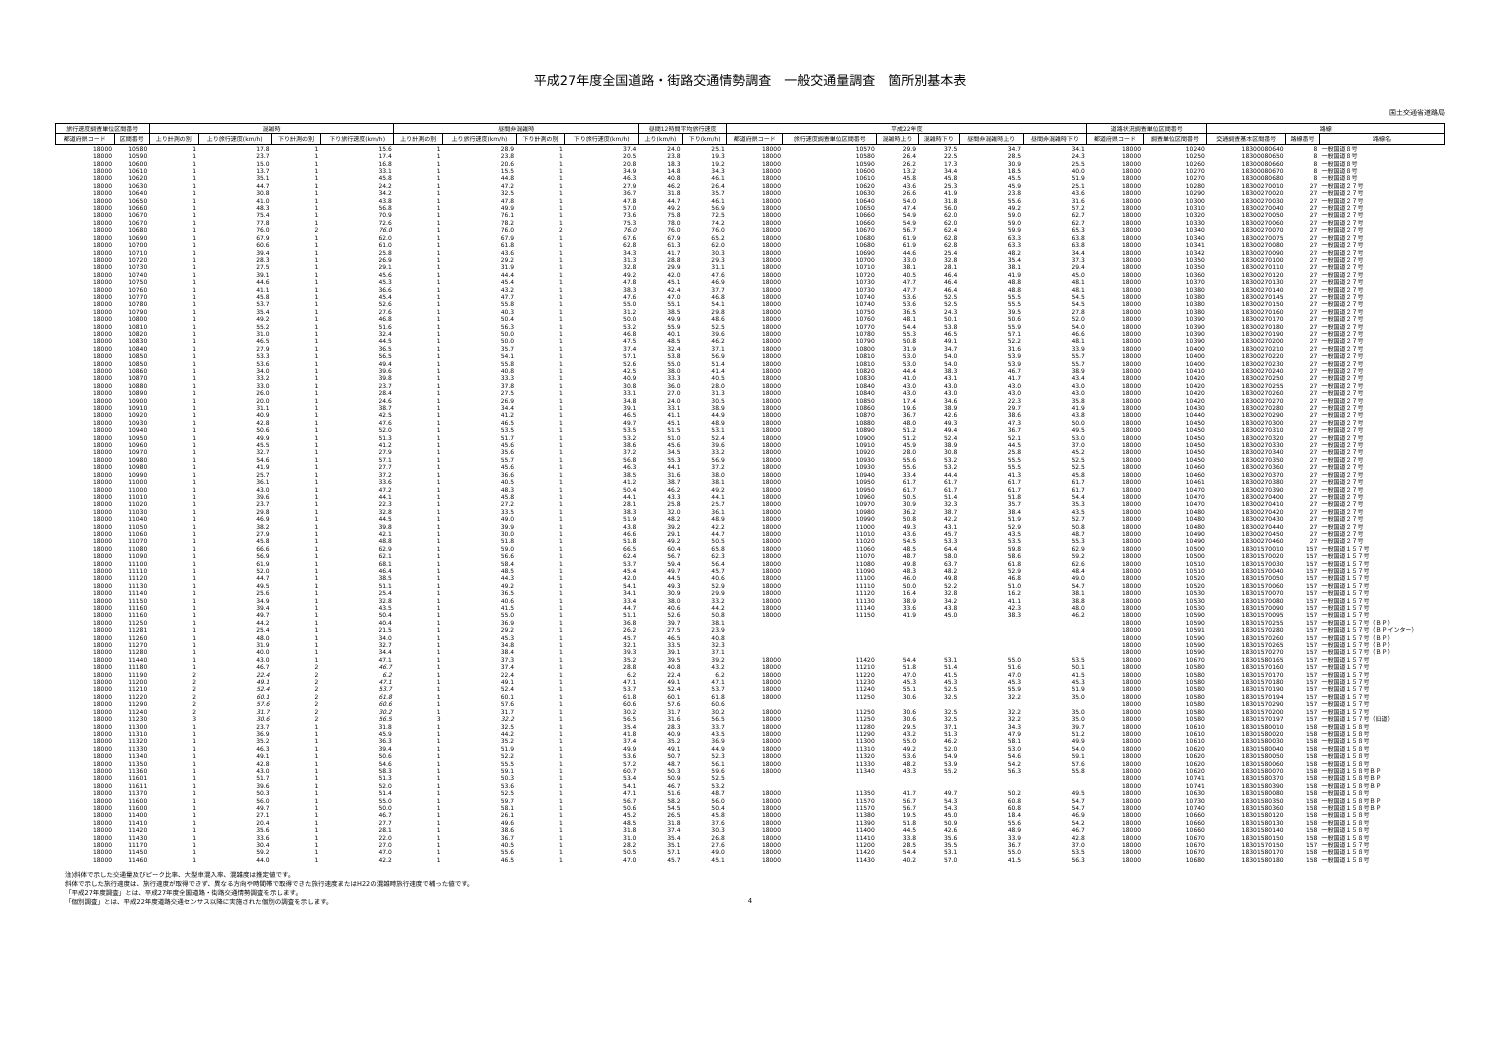平成27年度全国道路・街路交通情勢調査　一般交通量調査　箇所別基本表
国土交通省道路局
| 旅行速度調査単位区間番号 | | 混雑時 | | | | 昼間非混雑時 | | | | 昼間12時間平均旅行速度 | | 平成22年度 | | | | | | 道路状況調査単位区間番号 | | 路線 | | |
| --- | --- | --- | --- | --- | --- | --- | --- | --- | --- | --- | --- | --- | --- | --- | --- | --- | --- | --- | --- | --- | --- | --- |
| 都道府県コード | 区間番号 | 上り計測の別 | 上り旅行速度(km/h) | 下り計測の別 | 下り旅行速度(km/h) | 上り計測の別 | 上り旅行速度(km/h) | 下り計測の別 | 下り旅行速度(km/h) | 上り(km/h) | 下り(km/h) | 都道府県コード | 旅行速度調査単位区間番号 | 混雑時上り | 混雑時下り | 昼間非混雑時上り | 昼間非混雑時下り | 都道府県コード | 調査単位区間番号 | 交通調査基本区間番号 | 路線番号 | 路線名 |
| 18000 | 10580 | 1 | 17.8 | 1 | 15.6 | 1 | 28.9 | 1 | 37.4 | 24.0 | 25.1 | 18000 | 10570 | 29.9 | 37.5 | 34.7 | 34.1 | 18000 | 10240 | 18300080640 | 8 | 一般国道８号 |
| 18000 | 10590 | 1 | 23.7 | 1 | 17.4 | 1 | 23.8 | 1 | 20.5 | 23.8 | 19.3 | 18000 | 10580 | 26.4 | 22.5 | 28.5 | 24.3 | 18000 | 10250 | 18300080650 | 8 | 一般国道８号 |
| 18000 | 10600 | 1 | 15.0 | 1 | 16.8 | 1 | 20.6 | 1 | 20.8 | 18.3 | 19.2 | 18000 | 10590 | 26.2 | 17.3 | 30.9 | 25.5 | 18000 | 10260 | 18300080660 | 8 | 一般国道８号 |
| 18000 | 10610 | 1 | 13.7 | 1 | 33.1 | 1 | 15.5 | 1 | 34.9 | 14.8 | 34.3 | 18000 | 10600 | 13.2 | 34.4 | 18.5 | 40.0 | 18000 | 10270 | 18300080670 | 8 | 一般国道８号 |
| 18000 | 10620 | 1 | 35.1 | 1 | 45.8 | 1 | 44.8 | 1 | 46.3 | 40.8 | 46.1 | 18000 | 10610 | 45.8 | 45.8 | 45.5 | 51.9 | 18000 | 10270 | 18300080680 | 8 | 一般国道８号 |
| 18000 | 10630 | 1 | 44.7 | 1 | 24.2 | 1 | 47.2 | 1 | 27.9 | 46.2 | 26.4 | 18000 | 10620 | 43.6 | 25.3 | 45.9 | 25.1 | 18000 | 10280 | 18300270010 | 27 | 一般国道２７号 |
| 18000 | 10640 | 1 | 30.8 | 1 | 34.2 | 1 | 32.5 | 1 | 36.7 | 31.8 | 35.7 | 18000 | 10630 | 26.6 | 41.9 | 23.8 | 43.6 | 18000 | 10290 | 18300270020 | 27 | 一般国道２７号 |
| 18000 | 10650 | 1 | 41.0 | 1 | 43.8 | 1 | 47.8 | 1 | 47.8 | 44.7 | 46.1 | 18000 | 10640 | 54.0 | 31.8 | 55.6 | 31.6 | 18000 | 10300 | 18300270030 | 27 | 一般国道２７号 |
| 18000 | 10660 | 1 | 48.3 | 1 | 56.8 | 1 | 49.9 | 1 | 57.0 | 49.2 | 56.9 | 18000 | 10650 | 47.4 | 56.0 | 49.2 | 57.2 | 18000 | 10310 | 18300270040 | 27 | 一般国道２７号 |
| 18000 | 10670 | 1 | 75.4 | 1 | 70.9 | 1 | 76.1 | 1 | 73.6 | 75.8 | 72.5 | 18000 | 10660 | 54.9 | 62.0 | 59.0 | 62.7 | 18000 | 10320 | 18300270050 | 27 | 一般国道２７号 |
| 18000 | 10670 | 1 | 77.8 | 1 | 72.6 | 1 | 78.2 | 1 | 75.3 | 78.0 | 74.2 | 18000 | 10660 | 54.9 | 62.0 | 59.0 | 62.7 | 18000 | 10330 | 18300270060 | 27 | 一般国道２７号 |
| 18000 | 10680 | 1 | 76.0 | 2 | 76.0 | 1 | 76.0 | 2 | 76.0 | 76.0 | 76.0 | 18000 | 10670 | 56.7 | 62.4 | 59.9 | 65.3 | 18000 | 10340 | 18300270070 | 27 | 一般国道２７号 |
| 18000 | 10690 | 1 | 67.9 | 1 | 62.0 | 1 | 67.9 | 1 | 67.6 | 67.9 | 65.2 | 18000 | 10680 | 61.9 | 62.8 | 63.3 | 63.8 | 18000 | 10340 | 18300270075 | 27 | 一般国道２７号 |
| 18000 | 10700 | 1 | 60.6 | 1 | 61.0 | 1 | 61.8 | 1 | 62.8 | 61.3 | 62.0 | 18000 | 10680 | 61.9 | 62.8 | 63.3 | 63.8 | 18000 | 10341 | 18300270080 | 27 | 一般国道２７号 |
| 18000 | 10710 | 1 | 39.4 | 1 | 25.8 | 1 | 43.6 | 1 | 34.3 | 41.7 | 30.3 | 18000 | 10690 | 44.6 | 25.4 | 48.2 | 34.4 | 18000 | 10342 | 18300270090 | 27 | 一般国道２７号 |
| 18000 | 10720 | 1 | 28.3 | 1 | 26.9 | 1 | 29.2 | 1 | 31.3 | 28.8 | 29.3 | 18000 | 10700 | 33.0 | 32.8 | 35.4 | 37.3 | 18000 | 10350 | 18300270100 | 27 | 一般国道２７号 |
| 18000 | 10730 | 1 | 27.5 | 1 | 29.1 | 1 | 31.9 | 1 | 32.8 | 29.9 | 31.1 | 18000 | 10710 | 38.1 | 28.1 | 38.1 | 29.4 | 18000 | 10350 | 18300270110 | 27 | 一般国道２７号 |
| 18000 | 10740 | 1 | 39.1 | 1 | 45.6 | 1 | 44.4 | 1 | 49.2 | 42.0 | 47.6 | 18000 | 10720 | 40.5 | 46.4 | 41.9 | 45.0 | 18000 | 10360 | 18300270120 | 27 | 一般国道２７号 |
| 18000 | 10750 | 1 | 44.6 | 1 | 45.3 | 1 | 45.4 | 1 | 47.8 | 45.1 | 46.9 | 18000 | 10730 | 47.7 | 46.4 | 48.8 | 48.1 | 18000 | 10370 | 18300270130 | 27 | 一般国道２７号 |
| 18000 | 10760 | 1 | 41.1 | 1 | 36.6 | 1 | 43.2 | 1 | 38.3 | 42.4 | 37.7 | 18000 | 10730 | 47.7 | 46.4 | 48.8 | 48.1 | 18000 | 10380 | 18300270140 | 27 | 一般国道２７号 |
| 18000 | 10770 | 1 | 45.8 | 1 | 45.4 | 1 | 47.7 | 1 | 47.6 | 47.0 | 46.8 | 18000 | 10740 | 53.6 | 52.5 | 55.5 | 54.5 | 18000 | 10380 | 18300270145 | 27 | 一般国道２７号 |
| 18000 | 10780 | 1 | 53.7 | 1 | 52.6 | 1 | 55.8 | 1 | 55.0 | 55.1 | 54.1 | 18000 | 10740 | 53.6 | 52.5 | 55.5 | 54.5 | 18000 | 10380 | 18300270150 | 27 | 一般国道２７号 |
| 18000 | 10790 | 1 | 35.4 | 1 | 27.6 | 1 | 40.3 | 1 | 31.2 | 38.5 | 29.8 | 18000 | 10750 | 36.5 | 24.3 | 39.5 | 27.8 | 18000 | 10380 | 18300270160 | 27 | 一般国道２７号 |
| 18000 | 10800 | 1 | 49.2 | 1 | 46.8 | 1 | 50.4 | 1 | 50.0 | 49.9 | 48.6 | 18000 | 10760 | 48.1 | 50.1 | 50.6 | 52.0 | 18000 | 10390 | 18300270170 | 27 | 一般国道２７号 |
| 18000 | 10810 | 1 | 55.2 | 1 | 51.6 | 1 | 56.3 | 1 | 53.2 | 55.9 | 52.5 | 18000 | 10770 | 54.4 | 53.8 | 55.9 | 54.0 | 18000 | 10390 | 18300270180 | 27 | 一般国道２７号 |
| 18000 | 10820 | 1 | 31.0 | 1 | 32.4 | 1 | 50.0 | 1 | 46.8 | 40.1 | 39.6 | 18000 | 10780 | 55.3 | 46.5 | 57.1 | 46.6 | 18000 | 10390 | 18300270190 | 27 | 一般国道２７号 |
| 18000 | 10830 | 1 | 46.5 | 1 | 44.5 | 1 | 50.0 | 1 | 47.5 | 48.5 | 46.2 | 18000 | 10790 | 50.8 | 49.1 | 52.2 | 48.1 | 18000 | 10390 | 18300270200 | 27 | 一般国道２７号 |
| 18000 | 10840 | 1 | 27.9 | 1 | 36.5 | 1 | 35.7 | 1 | 37.4 | 32.4 | 37.1 | 18000 | 10800 | 31.9 | 34.7 | 31.6 | 33.9 | 18000 | 10400 | 18300270210 | 27 | 一般国道２７号 |
| 18000 | 10850 | 1 | 53.3 | 1 | 56.5 | 1 | 54.1 | 1 | 57.1 | 53.8 | 56.9 | 18000 | 10810 | 53.0 | 54.0 | 53.9 | 55.7 | 18000 | 10400 | 18300270220 | 27 | 一般国道２７号 |
| 18000 | 10850 | 1 | 53.6 | 1 | 49.4 | 1 | 55.8 | 1 | 52.6 | 55.0 | 51.4 | 18000 | 10810 | 53.0 | 54.0 | 53.9 | 55.7 | 18000 | 10400 | 18300270230 | 27 | 一般国道２７号 |
| 18000 | 10860 | 1 | 34.0 | 1 | 39.6 | 1 | 40.8 | 1 | 42.5 | 38.0 | 41.4 | 18000 | 10820 | 44.4 | 38.3 | 46.7 | 38.9 | 18000 | 10410 | 18300270240 | 27 | 一般国道２７号 |
| 18000 | 10870 | 1 | 33.2 | 1 | 39.8 | 1 | 33.3 | 1 | 40.9 | 33.3 | 40.5 | 18000 | 10830 | 41.0 | 43.1 | 41.7 | 43.4 | 18000 | 10420 | 18300270250 | 27 | 一般国道２７号 |
| 18000 | 10880 | 1 | 33.0 | 1 | 23.7 | 1 | 37.8 | 1 | 30.8 | 36.0 | 28.0 | 18000 | 10840 | 43.0 | 43.0 | 43.0 | 43.0 | 18000 | 10420 | 18300270255 | 27 | 一般国道２７号 |
| 18000 | 10890 | 1 | 26.0 | 1 | 28.4 | 1 | 27.5 | 1 | 33.1 | 27.0 | 31.3 | 18000 | 10840 | 43.0 | 43.0 | 43.0 | 43.0 | 18000 | 10420 | 18300270260 | 27 | 一般国道２７号 |
| 18000 | 10900 | 1 | 20.0 | 1 | 24.6 | 1 | 26.9 | 1 | 34.8 | 24.0 | 30.5 | 18000 | 10850 | 17.4 | 34.6 | 22.3 | 35.8 | 18000 | 10420 | 18300270270 | 27 | 一般国道２７号 |
| 18000 | 10910 | 1 | 31.1 | 1 | 38.7 | 1 | 34.4 | 1 | 39.1 | 33.1 | 38.9 | 18000 | 10860 | 19.6 | 38.9 | 29.7 | 41.9 | 18000 | 10430 | 18300270280 | 27 | 一般国道２７号 |
| 18000 | 10920 | 1 | 40.9 | 1 | 42.5 | 1 | 41.2 | 1 | 46.5 | 41.1 | 44.9 | 18000 | 10870 | 36.7 | 42.6 | 38.6 | 43.8 | 18000 | 10440 | 18300270290 | 27 | 一般国道２７号 |
| 18000 | 10930 | 1 | 42.8 | 1 | 47.6 | 1 | 46.5 | 1 | 49.7 | 45.1 | 48.9 | 18000 | 10880 | 48.0 | 49.3 | 47.3 | 50.0 | 18000 | 10450 | 18300270300 | 27 | 一般国道２７号 |
| 18000 | 10940 | 1 | 50.6 | 1 | 52.0 | 1 | 53.5 | 1 | 53.5 | 51.5 | 53.1 | 18000 | 10890 | 51.2 | 49.4 | 36.7 | 49.5 | 18000 | 10450 | 18300270310 | 27 | 一般国道２７号 |
| 18000 | 10950 | 1 | 49.9 | 1 | 51.3 | 1 | 51.7 | 1 | 53.2 | 51.0 | 52.4 | 18000 | 10900 | 51.2 | 52.4 | 52.1 | 53.0 | 18000 | 10450 | 18300270320 | 27 | 一般国道２７号 |
| 18000 | 10960 | 1 | 45.5 | 1 | 41.2 | 1 | 45.6 | 1 | 38.6 | 45.6 | 39.6 | 18000 | 10910 | 45.9 | 38.9 | 44.5 | 37.0 | 18000 | 10450 | 18300270330 | 27 | 一般国道２７号 |
| 18000 | 10970 | 1 | 32.7 | 1 | 27.9 | 1 | 35.6 | 1 | 37.2 | 34.5 | 33.2 | 18000 | 10920 | 28.0 | 30.8 | 25.8 | 45.2 | 18000 | 10450 | 18300270340 | 27 | 一般国道２７号 |
| 18000 | 10980 | 1 | 54.6 | 1 | 57.1 | 1 | 55.7 | 1 | 56.8 | 55.3 | 56.9 | 18000 | 10930 | 55.6 | 53.2 | 55.5 | 52.5 | 18000 | 10450 | 18300270350 | 27 | 一般国道２７号 |
| 18000 | 10980 | 1 | 41.9 | 1 | 27.7 | 1 | 45.6 | 1 | 46.3 | 44.1 | 37.2 | 18000 | 10930 | 55.6 | 53.2 | 55.5 | 52.5 | 18000 | 10460 | 18300270360 | 27 | 一般国道２７号 |
| 18000 | 10990 | 1 | 25.7 | 1 | 37.2 | 1 | 36.6 | 1 | 38.5 | 31.6 | 38.0 | 18000 | 10940 | 33.4 | 44.4 | 41.3 | 45.8 | 18000 | 10460 | 18300270370 | 27 | 一般国道２７号 |
| 18000 | 11000 | 1 | 36.1 | 1 | 33.6 | 1 | 40.5 | 1 | 41.2 | 38.7 | 38.1 | 18000 | 10950 | 61.7 | 61.7 | 61.7 | 61.7 | 18000 | 10461 | 18300270380 | 27 | 一般国道２７号 |
| 18000 | 11000 | 1 | 43.0 | 1 | 47.2 | 1 | 48.3 | 1 | 50.4 | 46.2 | 49.2 | 18000 | 10950 | 61.7 | 61.7 | 61.7 | 61.7 | 18000 | 10470 | 18300270390 | 27 | 一般国道２７号 |
| 18000 | 11010 | 1 | 39.6 | 1 | 44.1 | 1 | 45.8 | 1 | 44.1 | 43.3 | 44.1 | 18000 | 10960 | 50.5 | 51.4 | 51.8 | 54.4 | 18000 | 10470 | 18300270400 | 27 | 一般国道２７号 |
| 18000 | 11020 | 1 | 23.7 | 1 | 22.3 | 1 | 27.2 | 1 | 28.1 | 25.8 | 25.7 | 18000 | 10970 | 30.9 | 32.3 | 35.7 | 35.3 | 18000 | 10470 | 18300270410 | 27 | 一般国道２７号 |
| 18000 | 11030 | 1 | 29.8 | 1 | 32.8 | 1 | 33.5 | 1 | 38.3 | 32.0 | 36.1 | 18000 | 10980 | 36.2 | 38.7 | 38.4 | 43.5 | 18000 | 10480 | 18300270420 | 27 | 一般国道２７号 |
| 18000 | 11040 | 1 | 46.9 | 1 | 44.5 | 1 | 49.0 | 1 | 51.9 | 48.2 | 48.9 | 18000 | 10990 | 50.8 | 42.2 | 51.9 | 52.7 | 18000 | 10480 | 18300270430 | 27 | 一般国道２７号 |
| 18000 | 11050 | 1 | 38.2 | 1 | 39.8 | 1 | 39.9 | 1 | 43.8 | 39.2 | 42.2 | 18000 | 11000 | 49.3 | 43.1 | 52.9 | 50.8 | 18000 | 10480 | 18300270440 | 27 | 一般国道２７号 |
| 18000 | 11060 | 1 | 27.9 | 1 | 42.1 | 1 | 30.0 | 1 | 46.6 | 29.1 | 44.7 | 18000 | 11010 | 43.6 | 45.7 | 43.5 | 48.7 | 18000 | 10490 | 18300270450 | 27 | 一般国道２７号 |
| 18000 | 11070 | 1 | 45.8 | 1 | 48.8 | 1 | 51.8 | 1 | 51.8 | 49.2 | 50.5 | 18000 | 11020 | 54.5 | 53.3 | 53.5 | 55.3 | 18000 | 10490 | 18300270460 | 27 | 一般国道２７号 |
| 18000 | 11080 | 1 | 66.6 | 1 | 62.9 | 1 | 59.0 | 1 | 66.5 | 60.4 | 65.8 | 18000 | 11060 | 48.5 | 64.4 | 59.8 | 62.9 | 18000 | 10500 | 18301570010 | 157 | 一般国道１５７号 |
| 18000 | 11090 | 1 | 56.9 | 1 | 62.1 | 1 | 56.6 | 1 | 62.4 | 56.7 | 62.3 | 18000 | 11070 | 48.7 | 58.0 | 58.6 | 59.2 | 18000 | 10500 | 18301570020 | 157 | 一般国道１５７号 |
| 18000 | 11100 | 1 | 61.9 | 1 | 68.1 | 1 | 58.4 | 1 | 53.7 | 59.4 | 56.4 | 18000 | 11080 | 49.8 | 63.7 | 61.8 | 62.6 | 18000 | 10510 | 18301570030 | 157 | 一般国道１５７号 |
| 18000 | 11110 | 1 | 52.0 | 1 | 46.4 | 1 | 48.5 | 1 | 45.4 | 49.7 | 45.7 | 18000 | 11090 | 48.3 | 48.2 | 52.9 | 48.4 | 18000 | 10510 | 18301570040 | 157 | 一般国道１５７号 |
| 18000 | 11120 | 1 | 44.7 | 1 | 38.5 | 1 | 44.3 | 1 | 42.0 | 44.5 | 40.6 | 18000 | 11100 | 46.0 | 49.8 | 46.8 | 49.0 | 18000 | 10520 | 18301570050 | 157 | 一般国道１５７号 |
| 18000 | 11130 | 1 | 49.5 | 1 | 51.1 | 1 | 49.2 | 1 | 54.1 | 49.3 | 52.9 | 18000 | 11110 | 50.0 | 52.2 | 51.0 | 54.7 | 18000 | 10520 | 18301570060 | 157 | 一般国道１５７号 |
| 18000 | 11140 | 1 | 25.6 | 1 | 25.4 | 1 | 36.5 | 1 | 34.1 | 30.9 | 29.9 | 18000 | 11120 | 16.4 | 32.8 | 16.2 | 38.1 | 18000 | 10530 | 18301570070 | 157 | 一般国道１５７号 |
| 18000 | 11150 | 1 | 34.9 | 1 | 32.8 | 1 | 40.6 | 1 | 33.4 | 38.0 | 33.2 | 18000 | 11130 | 38.9 | 34.2 | 41.1 | 38.8 | 18000 | 10530 | 18301570080 | 157 | 一般国道１５７号 |
| 18000 | 11160 | 1 | 39.4 | 1 | 43.5 | 1 | 41.5 | 1 | 44.7 | 40.6 | 44.2 | 18000 | 11140 | 33.6 | 43.8 | 42.3 | 48.0 | 18000 | 10530 | 18301570090 | 157 | 一般国道１５７号 |
| 18000 | 11160 | 1 | 49.7 | 1 | 50.4 | 1 | 55.0 | 1 | 51.1 | 52.6 | 50.8 | 18000 | 11150 | 41.9 | 45.0 | 38.3 | 46.2 | 18000 | 10590 | 18301570095 | 157 | 一般国道１５７号 |
| 18000 | 11250 | 1 | 44.2 | 1 | 40.4 | 1 | 36.9 | 1 | 36.8 | 39.7 | 38.1 | | | | | | | 18000 | 10590 | 18301570255 | 157 | 一般国道１５７号（ＢＰ） |
| 18000 | 11281 | 1 | 25.4 | 1 | 21.5 | 1 | 29.2 | 1 | 26.2 | 27.5 | 23.9 | | | | | | | 18000 | 10591 | 18301570280 | 157 | 一般国道１５７号（ＢＰインター） |
| 18000 | 11260 | 1 | 48.0 | 1 | 34.0 | 1 | 45.3 | 1 | 45.7 | 46.5 | 40.8 | | | | | | | 18000 | 10590 | 18301570260 | 157 | 一般国道１５７号（ＢＰ） |
| 18000 | 11270 | 1 | 31.9 | 1 | 32.7 | 1 | 34.8 | 1 | 32.1 | 33.5 | 32.3 | | | | | | | 18000 | 10590 | 18301570265 | 157 | 一般国道１５７号（ＢＰ） |
| 18000 | 11280 | 1 | 40.0 | 1 | 34.4 | 1 | 38.4 | 1 | 39.3 | 39.1 | 37.1 | | | | | | | 18000 | 10590 | 18301570270 | 157 | 一般国道１５７号（ＢＰ） |
| 18000 | 11440 | 1 | 43.0 | 1 | 47.1 | 1 | 37.3 | 1 | 35.2 | 39.5 | 39.2 | 18000 | 11420 | 54.4 | 53.1 | 55.0 | 53.5 | 18000 | 10670 | 18301580165 | 157 | 一般国道１５７号 |
| 18000 | 11180 | 1 | 46.7 | 2 | 46.7 | 1 | 37.4 | 1 | 28.8 | 40.8 | 43.2 | 18000 | 11210 | 51.8 | 51.4 | 51.6 | 50.1 | 18000 | 10580 | 18301570160 | 157 | 一般国道１５７号 |
| 18000 | 11190 | 2 | 22.4 | 2 | 6.2 | 1 | 22.4 | 1 | 6.2 | 22.4 | 6.2 | 18000 | 11220 | 47.0 | 41.5 | 47.0 | 41.5 | 18000 | 10580 | 18301570170 | 157 | 一般国道１５７号 |
| 18000 | 11200 | 2 | 49.1 | 2 | 47.1 | 1 | 49.1 | 1 | 47.1 | 49.1 | 47.1 | 18000 | 11230 | 45.3 | 45.3 | 45.3 | 45.3 | 18000 | 10580 | 18301570180 | 157 | 一般国道１５７号 |
| 18000 | 11210 | 2 | 52.4 | 2 | 53.7 | 1 | 52.4 | 1 | 53.7 | 52.4 | 53.7 | 18000 | 11240 | 55.1 | 52.5 | 55.9 | 51.9 | 18000 | 10580 | 18301570190 | 157 | 一般国道１５７号 |
| 18000 | 11220 | 2 | 60.1 | 2 | 61.8 | 1 | 60.1 | 1 | 61.8 | 60.1 | 61.8 | 18000 | 11250 | 30.6 | 32.5 | 32.2 | 35.0 | 18000 | 10580 | 18301570194 | 157 | 一般国道１５７号 |
| 18000 | 11290 | 2 | 57.6 | 2 | 60.6 | 1 | 57.6 | 1 | 60.6 | 57.6 | 60.6 | | | | | | | 18000 | 10580 | 18301570290 | 157 | 一般国道１５７号 |
| 18000 | 11240 | 2 | 31.7 | 2 | 30.2 | 1 | 31.7 | 1 | 30.2 | 31.7 | 30.2 | 18000 | 11250 | 30.6 | 32.5 | 32.2 | 35.0 | 18000 | 10580 | 18301570200 | 157 | 一般国道１５７号 |
| 18000 | 11230 | 3 | 30.6 | 2 | 56.5 | 3 | 32.2 | 1 | 56.5 | 31.6 | 56.5 | 18000 | 11250 | 30.6 | 32.5 | 32.2 | 35.0 | 18000 | 10580 | 18301570197 | 157 | 一般国道１５７号（旧道） |
| 18000 | 11300 | 1 | 23.7 | 1 | 31.8 | 1 | 32.5 | 1 | 35.4 | 28.3 | 33.7 | 18000 | 11280 | 29.5 | 37.1 | 34.3 | 39.7 | 18000 | 10610 | 18301580010 | 158 | 一般国道１５８号 |
| 18000 | 11310 | 1 | 36.9 | 1 | 45.9 | 1 | 44.2 | 1 | 41.8 | 40.9 | 43.5 | 18000 | 11290 | 43.2 | 51.3 | 47.9 | 51.2 | 18000 | 10610 | 18301580020 | 158 | 一般国道１５８号 |
| 18000 | 11320 | 1 | 35.2 | 1 | 36.3 | 1 | 35.2 | 1 | 37.4 | 35.2 | 36.9 | 18000 | 11300 | 55.0 | 46.2 | 58.1 | 49.9 | 18000 | 10610 | 18301580030 | 158 | 一般国道１５８号 |
| 18000 | 11330 | 1 | 46.3 | 1 | 39.4 | 1 | 51.9 | 1 | 49.9 | 49.1 | 44.9 | 18000 | 11310 | 49.2 | 52.0 | 53.0 | 54.0 | 18000 | 10620 | 18301580040 | 158 | 一般国道１５８号 |
| 18000 | 11340 | 1 | 49.1 | 1 | 50.6 | 1 | 52.2 | 1 | 53.6 | 50.7 | 52.3 | 18000 | 11320 | 53.6 | 54.9 | 54.6 | 59.1 | 18000 | 10620 | 18301580050 | 158 | 一般国道１５８号 |
| 18000 | 11350 | 1 | 42.8 | 1 | 54.6 | 1 | 55.5 | 1 | 57.2 | 48.7 | 56.1 | 18000 | 11330 | 48.2 | 53.9 | 54.2 | 57.6 | 18000 | 10620 | 18301580060 | 158 | 一般国道１５８号 |
| 18000 | 11360 | 1 | 43.0 | 1 | 58.3 | 1 | 59.1 | 1 | 60.7 | 50.3 | 59.6 | 18000 | 11340 | 43.3 | 55.2 | 56.3 | 55.8 | 18000 | 10620 | 18301580070 | 158 | 一般国道１５８号ＢＰ |
| 18000 | 11601 | 1 | 51.7 | 1 | 51.3 | 1 | 50.3 | 1 | 53.4 | 50.9 | 52.5 | | | | | | | 18000 | 10741 | 18301580370 | 158 | 一般国道１５８号ＢＰ |
| 18000 | 11611 | 1 | 39.6 | 1 | 52.0 | 1 | 53.6 | 1 | 54.1 | 46.7 | 53.2 | | | | | | | 18000 | 10741 | 18301580390 | 158 | 一般国道１５８号ＢＰ |
| 18000 | 11370 | 1 | 50.3 | 1 | 51.4 | 1 | 52.5 | 1 | 47.1 | 51.6 | 48.7 | 18000 | 11350 | 41.7 | 49.7 | 50.2 | 49.5 | 18000 | 10630 | 18301580080 | 158 | 一般国道１５８号 |
| 18000 | 11600 | 1 | 56.0 | 1 | 55.0 | 1 | 59.7 | 1 | 56.7 | 58.2 | 56.0 | 18000 | 11570 | 56.7 | 54.3 | 60.8 | 54.7 | 18000 | 10730 | 18301580350 | 158 | 一般国道１５８号ＢＰ |
| 18000 | 11600 | 1 | 49.7 | 1 | 50.0 | 1 | 58.1 | 1 | 50.6 | 54.5 | 50.4 | 18000 | 11570 | 56.7 | 54.3 | 60.8 | 54.7 | 18000 | 10740 | 18301580360 | 158 | 一般国道１５８号ＢＰ |
| 18000 | 11400 | 1 | 27.1 | 1 | 46.7 | 1 | 26.1 | 1 | 45.2 | 26.5 | 45.8 | 18000 | 11380 | 19.5 | 45.0 | 18.4 | 46.9 | 18000 | 10660 | 18301580120 | 158 | 一般国道１５８号 |
| 18000 | 11410 | 1 | 20.4 | 1 | 27.7 | 1 | 49.6 | 1 | 48.5 | 31.8 | 37.6 | 18000 | 11390 | 51.8 | 50.9 | 55.6 | 54.2 | 18000 | 10660 | 18301580130 | 158 | 一般国道１５８号 |
| 18000 | 11420 | 1 | 35.6 | 1 | 28.1 | 1 | 38.6 | 1 | 31.8 | 37.4 | 30.3 | 18000 | 11400 | 44.5 | 42.6 | 48.9 | 46.7 | 18000 | 10660 | 18301580140 | 158 | 一般国道１５８号 |
| 18000 | 11430 | 1 | 33.6 | 1 | 22.0 | 1 | 36.7 | 1 | 31.0 | 35.4 | 26.8 | 18000 | 11410 | 33.8 | 35.6 | 33.9 | 42.8 | 18000 | 10670 | 18301580150 | 158 | 一般国道１５８号 |
| 18000 | 11170 | 1 | 30.4 | 1 | 27.0 | 1 | 40.5 | 1 | 28.2 | 35.1 | 27.6 | 18000 | 11200 | 28.5 | 35.5 | 36.7 | 37.0 | 18000 | 10670 | 18301570150 | 157 | 一般国道１５７号 |
| 18000 | 11450 | 1 | 59.2 | 1 | 47.0 | 1 | 55.6 | 1 | 50.5 | 57.1 | 49.0 | 18000 | 11420 | 54.4 | 53.1 | 55.0 | 53.5 | 18000 | 10670 | 18301580170 | 158 | 一般国道１５８号 |
| 18000 | 11460 | 1 | 44.0 | 1 | 42.2 | 1 | 46.5 | 1 | 47.0 | 45.7 | 45.1 | 18000 | 11430 | 40.2 | 57.0 | 41.5 | 56.3 | 18000 | 10680 | 18301580180 | 158 | 一般国道１５８号 |
注)斜体で示した交通量及びピーク比率、大型車混入率、混雑度は推定値です。
斜体で示した旅行速度は、旅行速度が取得できず、異なる方向や時間帯で取得できた旅行速度またはH22の混雑時旅行速度で補った値です。
「平成27年度調査」とは、平成27年度全国道路・街路交通情勢調査を示します。
「個別調査」とは、平成22年度道路交通センサス以降に実施された個別の調査を示します。
4